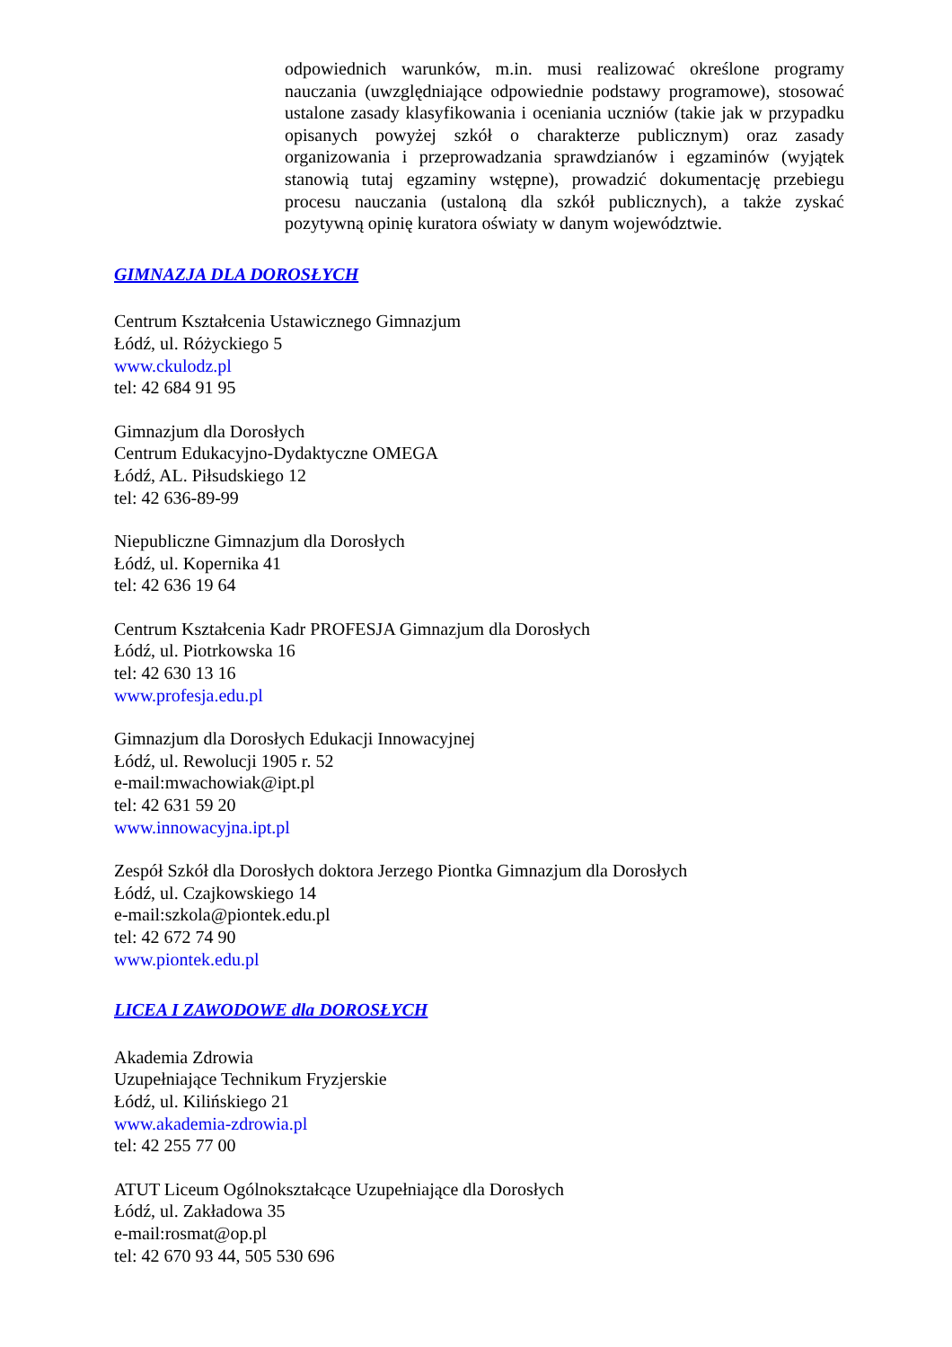odpowiednich warunków, m.in. musi realizować określone programy nauczania (uwzględniające odpowiednie podstawy programowe), stosować ustalone zasady klasyfikowania i oceniania uczniów (takie jak w przypadku opisanych powyżej szkół o charakterze publicznym) oraz zasady organizowania i przeprowadzania sprawdzianów i egzaminów (wyjątek stanowią tutaj egzaminy wstępne), prowadzić dokumentację przebiegu procesu nauczania (ustaloną dla szkół publicznych), a także zyskać pozytywną opinię kuratora oświaty w danym województwie.
GIMNAZJA DLA DOROSŁYCH
Centrum Kształcenia Ustawicznego Gimnazjum
Łódź, ul. Różyckiego 5
www.ckulodz.pl
tel: 42 684 91 95
Gimnazjum dla Dorosłych
Centrum Edukacyjno-Dydaktyczne OMEGA
Łódź, AL. Piłsudskiego 12
tel: 42 636-89-99
Niepubliczne Gimnazjum dla Dorosłych
Łódź, ul. Kopernika 41
tel: 42 636 19 64
Centrum Kształcenia Kadr PROFESJA Gimnazjum dla Dorosłych
Łódź, ul. Piotrkowska 16
tel: 42 630 13 16
www.profesja.edu.pl
Gimnazjum dla Dorosłych Edukacji Innowacyjnej
Łódź, ul. Rewolucji 1905 r. 52
e-mail:mwachowiak@ipt.pl
tel: 42 631 59 20
www.innowacyjna.ipt.pl
Zespół Szkół dla Dorosłych doktora Jerzego Piontka Gimnazjum dla Dorosłych
Łódź, ul. Czajkowskiego 14
e-mail:szkola@piontek.edu.pl
tel: 42 672 74 90
www.piontek.edu.pl
LICEA I ZAWODOWE dla DOROSŁYCH
Akademia Zdrowia
Uzupełniające Technikum Fryzjerskie
Łódź, ul. Kilińskiego 21
www.akademia-zdrowia.pl
tel: 42 255 77 00
ATUT Liceum Ogólnokształcące Uzupełniające dla Dorosłych
Łódź, ul. Zakładowa 35
e-mail:rosmat@op.pl
tel: 42 670 93 44, 505 530 696